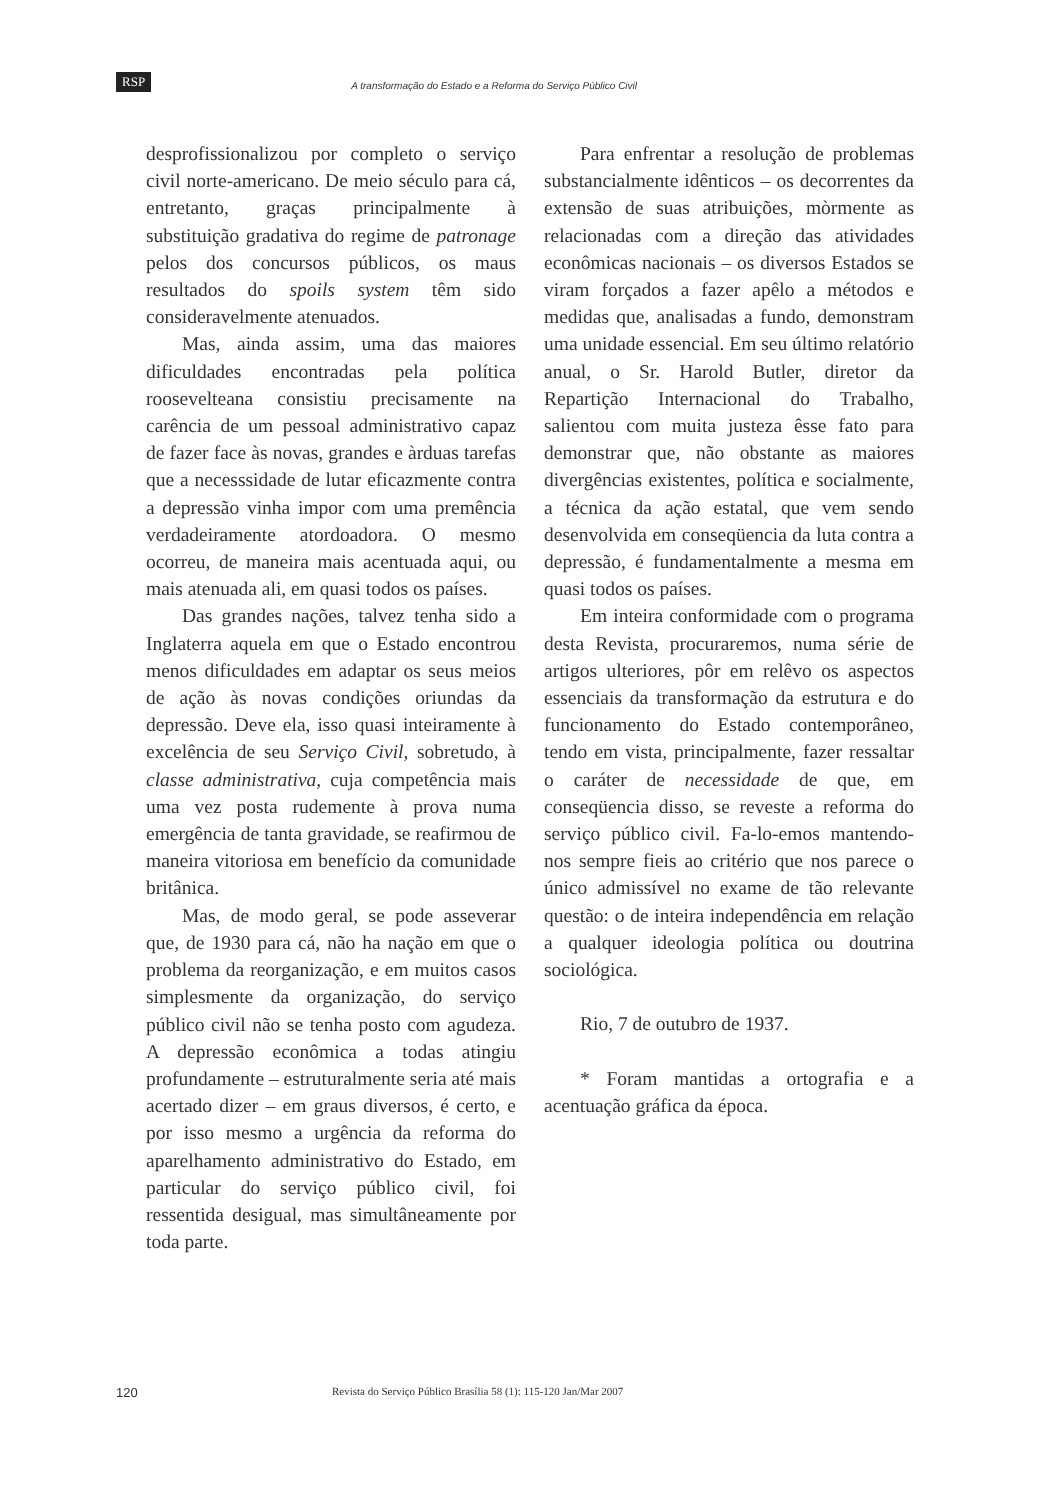RSP A transformação do Estado e a Reforma do Serviço Público Civil
desprofissionalizou por completo o serviço civil norte-americano. De meio século para cá, entretanto, graças principalmente à substituição gradativa do regime de patronage pelos dos concursos públicos, os maus resultados do spoils system têm sido consideravelmente atenuados.
Mas, ainda assim, uma das maiores dificuldades encontradas pela política rooseveltеana consistiu precisamente na carência de um pessoal administrativo capaz de fazer face às novas, grandes e àrduas tarefas que a necesssidade de lutar eficazmente contra a depressão vinha impor com uma premência verdadeiramente atordoadora. O mesmo ocorreu, de maneira mais acentuada aqui, ou mais atenuada ali, em quasi todos os países.
Das grandes nações, talvez tenha sido a Inglaterra aquela em que o Estado encontrou menos dificuldades em adaptar os seus meios de ação às novas condições oriundas da depressão. Deve ela, isso quasi inteiramente à excelência de seu Serviço Civil, sobretudo, à classe administrativa, cuja competência mais uma vez posta rudemente à prova numa emergência de tanta gravidade, se reafirmou de maneira vitoriosa em benefício da comunidade britânica.
Mas, de modo geral, se pode asseverar que, de 1930 para cá, não ha nação em que o problema da reorganização, e em muitos casos simplesmente da organização, do serviço público civil não se tenha posto com agudeza. A depressão econômica a todas atingiu profundamente – estruturalmente seria até mais acertado dizer – em graus diversos, é certo, e por isso mesmo a urgência da reforma do aparelhamento administrativo do Estado, em particular do serviço público civil, foi ressentida desigual, mas simultâneamente por toda parte.
Para enfrentar a resolução de problemas substancialmente idênticos – os decorrentes da extensão de suas atribuições, mòrmente as relacionadas com a direção das atividades econômicas nacionais – os diversos Estados se viram forçados a fazer apêlo a métodos e medidas que, analisadas a fundo, demonstram uma unidade essencial. Em seu último relatório anual, o Sr. Harold Butler, diretor da Repartição Internacional do Trabalho, salientou com muita justeza êsse fato para demonstrar que, não obstante as maiores divergências existentes, política e socialmente, a técnica da ação estatal, que vem sendo desenvolvida em conseqüencia da luta contra a depressão, é fundamentalmente a mesma em quasi todos os países.
Em inteira conformidade com o programa desta Revista, procuraremos, numa série de artigos ulteriores, pôr em relêvo os aspectos essenciais da transformação da estrutura e do funcionamento do Estado contemporâneo, tendo em vista, principalmente, fazer ressaltar o caráter de necessidade de que, em conseqüencia disso, se reveste a reforma do serviço público civil. Fa-lo-emos mantendo-nos sempre fieis ao critério que nos parece o único admissível no exame de tão relevante questão: o de inteira independência em relação a qualquer ideologia política ou doutrina sociológica.
Rio, 7 de outubro de 1937.
* Foram mantidas a ortografia e a acentuação gráfica da época.
120 Revista do Serviço Público Brasília 58 (1): 115-120 Jan/Mar 2007